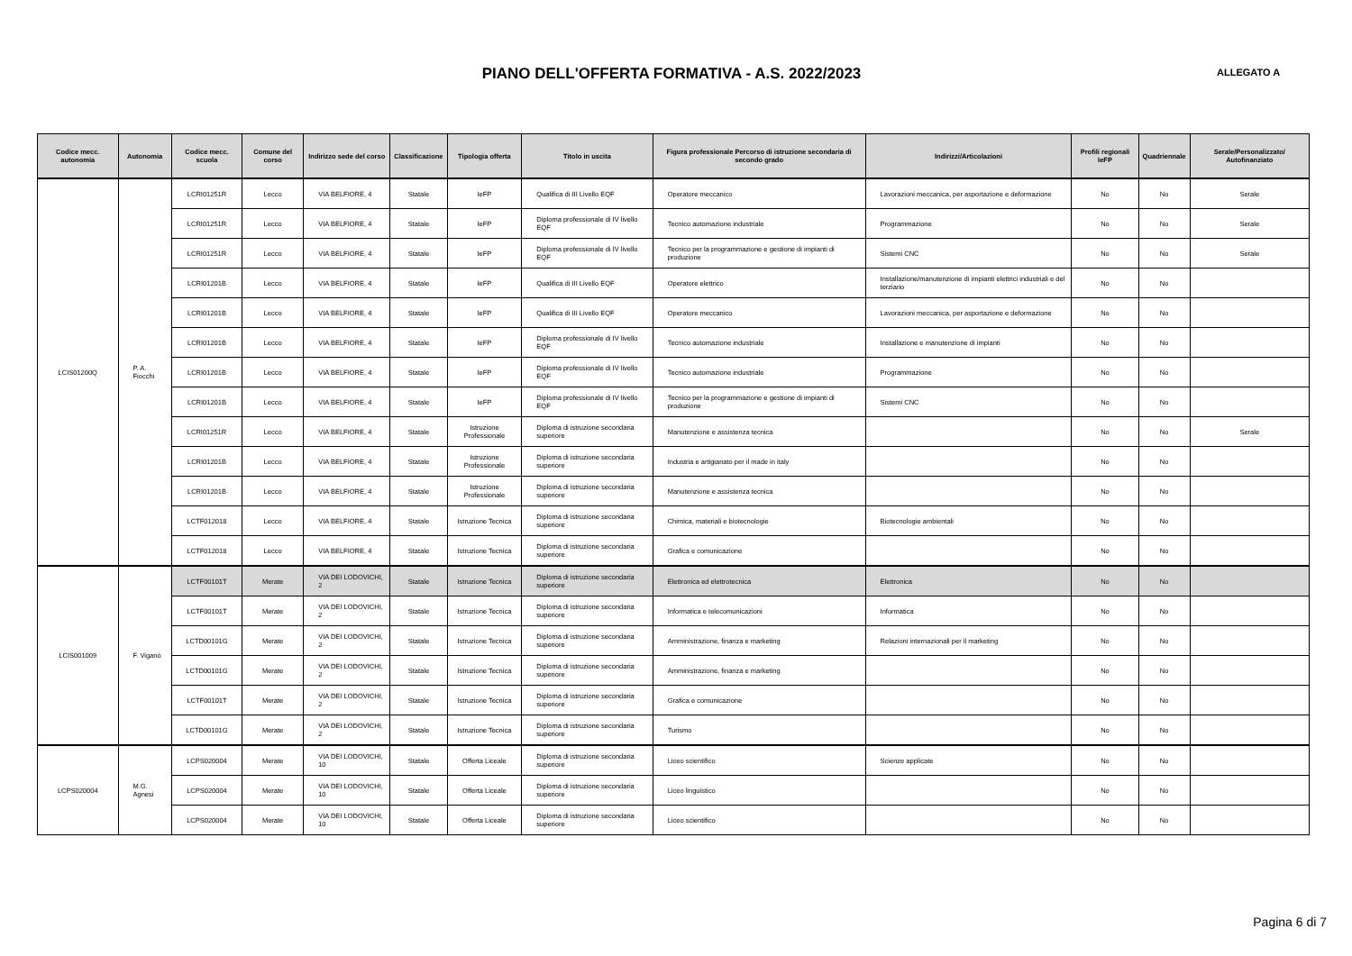PIANO DELL'OFFERTA FORMATIVA - A.S. 2022/2023
ALLEGATO A
| Codice mecc. autonomia | Autonomia | Codice mecc. scuola | Comune del corso | Indirizzo sede del corso | Classificazione | Tipologia offerta | Titolo in uscita | Figura professionale Percorso di istruzione secondaria di secondo grado | Indirizzi/Articolazioni | Profili regionali IeFP | Quadriennale | Serale/Personalizzato/ Autofinanziato |
| --- | --- | --- | --- | --- | --- | --- | --- | --- | --- | --- | --- | --- |
| LCIS01200Q | P. A. Fiocchi | LCRI01251R | Lecco | VIA BELFIORE, 4 | Statale | IeFP | Qualifica di III Livello EQF | Operatore meccanico | Lavorazioni meccanica, per asportazione e deformazione | No | No | Serale |
| | | LCRI01251R | Lecco | VIA BELFIORE, 4 | Statale | IeFP | Diploma professionale di IV livello EQF | Tecnico automazione industriale | Programmazione | No | No | Serale |
| | | LCRI01251R | Lecco | VIA BELFIORE, 4 | Statale | IeFP | Diploma professionale di IV livello EQF | Tecnico per la programmazione e gestione di impianti di produzione | Sistemi CNC | No | No | Serale |
| | | LCRI01201B | Lecco | VIA BELFIORE, 4 | Statale | IeFP | Qualifica di III Livello EQF | Operatore elettrico | Installazione/manutenzione di impianti elettrici industriali e del terziario | No | No | |
| | | LCRI01201B | Lecco | VIA BELFIORE, 4 | Statale | IeFP | Qualifica di III Livello EQF | Operatore meccanico | Lavorazioni meccanica, per asportazione e deformazione | No | No | |
| | | LCRI01201B | Lecco | VIA BELFIORE, 4 | Statale | IeFP | Diploma professionale di IV livello EQF | Tecnico automazione industriale | Installazione e manutenzione di impianti | No | No | |
| | | LCRI01201B | Lecco | VIA BELFIORE, 4 | Statale | IeFP | Diploma professionale di IV livello EQF | Tecnico automazione industriale | Programmazione | No | No | |
| | | LCRI01201B | Lecco | VIA BELFIORE, 4 | Statale | IeFP | Diploma professionale di IV livello EQF | Tecnico per la programmazione e gestione di impianti di produzione | Sistemi CNC | No | No | |
| | | LCRI01251R | Lecco | VIA BELFIORE, 4 | Statale | Istruzione Professionale | Diploma di istruzione secondaria superiore | Manutenzione e assistenza tecnica | | No | No | Serale |
| | | LCRI01201B | Lecco | VIA BELFIORE, 4 | Statale | Istruzione Professionale | Diploma di istruzione secondaria superiore | Industria e artigianato per il made in italy | | No | No | |
| | | LCRI01201B | Lecco | VIA BELFIORE, 4 | Statale | Istruzione Professionale | Diploma di istruzione secondaria superiore | Manutenzione e assistenza tecnica | | No | No | |
| | | LCTF012018 | Lecco | VIA BELFIORE, 4 | Statale | Istruzione Tecnica | Diploma di istruzione secondaria superiore | Chimica, materiali e biotecnologie | Biotecnologie ambientali | No | No | |
| | | LCTF012018 | Lecco | VIA BELFIORE, 4 | Statale | Istruzione Tecnica | Diploma di istruzione secondaria superiore | Grafica e comunicazione | | No | No | |
| LCIS001009 | F. Viganò | LCTF00101T | Merate | VIA DEI LODOVICHI, 2 | Statale | Istruzione Tecnica | Diploma di istruzione secondaria superiore | Elettronica ed elettrotecnica | Elettronica | No | No | |
| | | LCTF00101T | Merate | VIA DEI LODOVICHI, 2 | Statale | Istruzione Tecnica | Diploma di istruzione secondaria superiore | Informatica e telecomunicazioni | Informatica | No | No | |
| | | LCTD00101G | Merate | VIA DEI LODOVICHI, 2 | Statale | Istruzione Tecnica | Diploma di istruzione secondaria superiore | Amministrazione, finanza e marketing | Relazioni internazionali per il marketing | No | No | |
| | | LCTD00101G | Merate | VIA DEI LODOVICHI, 2 | Statale | Istruzione Tecnica | Diploma di istruzione secondaria superiore | Amministrazione, finanza e marketing | | No | No | |
| | | LCTF00101T | Merate | VIA DEI LODOVICHI, 2 | Statale | Istruzione Tecnica | Diploma di istruzione secondaria superiore | Grafica e comunicazione | | No | No | |
| | | LCTD00101G | Merate | VIA DEI LODOVICHI, 2 | Statale | Istruzione Tecnica | Diploma di istruzione secondaria superiore | Turismo | | No | No | |
| LCPS020004 | M.G. Agnesi | LCPS020004 | Merate | VIA DEI LODOVICHI, 10 | Statale | Offerta Liceale | Diploma di istruzione secondaria superiore | Liceo scientifico | Scienze applicate | No | No | |
| | | LCPS020004 | Merate | VIA DEI LODOVICHI, 10 | Statale | Offerta Liceale | Diploma di istruzione secondaria superiore | Liceo linguistico | | No | No | |
| | | LCPS020004 | Merate | VIA DEI LODOVICHI, 10 | Statale | Offerta Liceale | Diploma di istruzione secondaria superiore | Liceo scientifico | | No | No | |
Pagina 6 di 7